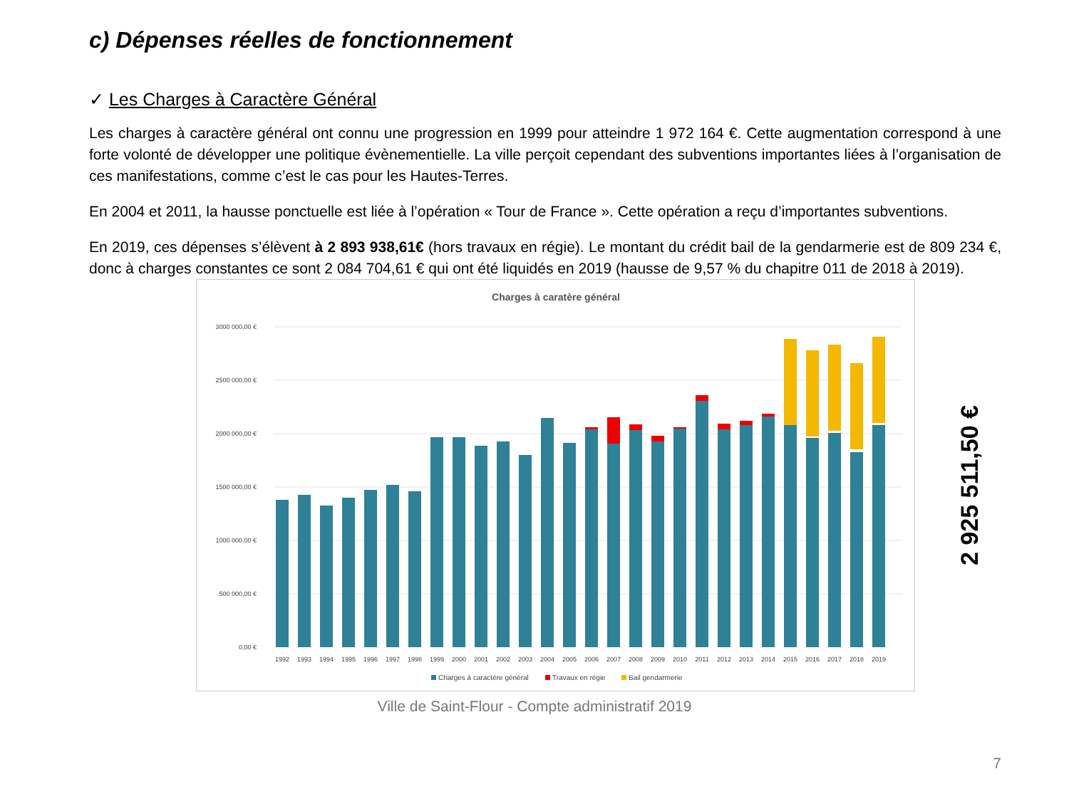c) Dépenses réelles de fonctionnement
✓ Les Charges à Caractère Général
Les charges à caractère général ont connu une progression en 1999 pour atteindre 1 972 164 €. Cette augmentation correspond à une forte volonté de développer une politique évènementielle. La ville perçoit cependant des subventions importantes liées à l’organisation de ces manifestations, comme c’est le cas pour les Hautes-Terres.
En 2004 et 2011, la hausse ponctuelle est liée à l’opération « Tour de France ». Cette opération a reçu d’importantes subventions.
En 2019, ces dépenses s’élèvent à 2 893 938,61€ (hors travaux en régie). Le montant du crédit bail de la gendarmerie est de 809 234 €, donc à charges constantes ce sont 2 084 704,61 € qui ont été liquidés en 2019 (hausse de 9,57 % du chapitre 011 de 2018 à 2019).
Charges à caratère général
0,00 €
500 000,00 €
1000 000,00 €
1500 000,00 €
2000 000,00 €
2500 000,00 €
3000 000,00 €
1992
1993
1994
1995
1996
1997
1998
1999
2000
2001
2002
2003
2004
2005
2006
2007
2008
2009
2010
2011
2012
2013
2014
2015
2016
2017
2018
2019
Charges à caractère général
Travaux en régie
Bail gendarmerie
2 925 511,50 €
Ville de Saint-Flour - Compte administratif 2019
7